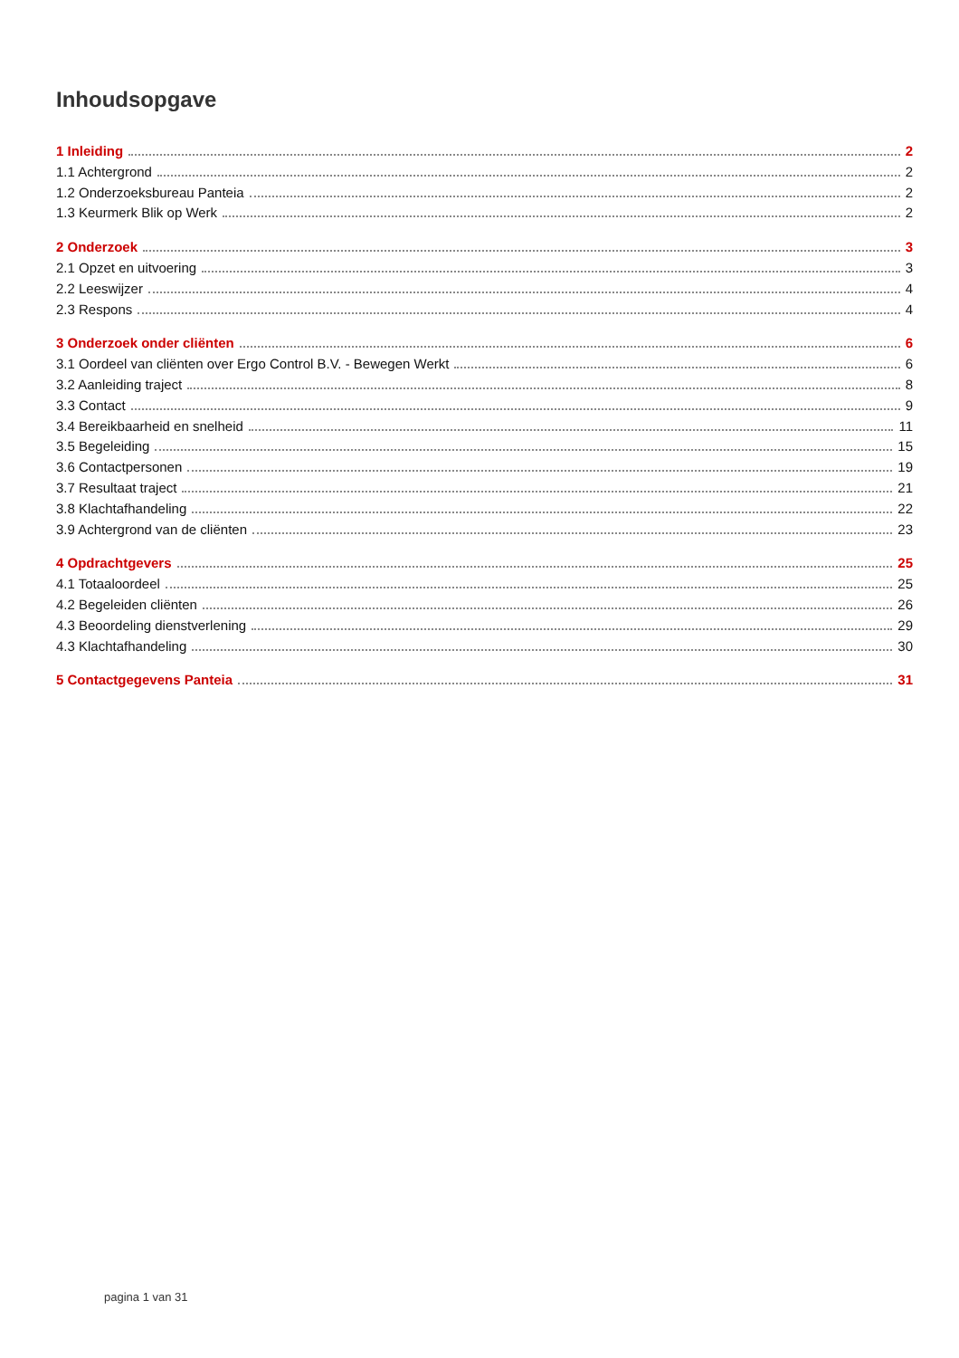Inhoudsopgave
1 Inleiding 2
1.1 Achtergrond 2
1.2 Onderzoeksbureau Panteia 2
1.3 Keurmerk Blik op Werk 2
2 Onderzoek 3
2.1 Opzet en uitvoering 3
2.2 Leeswijzer 4
2.3 Respons 4
3 Onderzoek onder cliënten 6
3.1 Oordeel van cliënten over Ergo Control B.V. - Bewegen Werkt 6
3.2 Aanleiding traject 8
3.3 Contact 9
3.4 Bereikbaarheid en snelheid 11
3.5 Begeleiding 15
3.6 Contactpersonen 19
3.7 Resultaat traject 21
3.8 Klachtafhandeling 22
3.9 Achtergrond van de cliënten 23
4 Opdrachtgevers 25
4.1 Totaaloordeel 25
4.2 Begeleiden cliënten 26
4.3 Beoordeling dienstverlening 29
4.3 Klachtafhandeling 30
5 Contactgegevens Panteia 31
pagina 1 van 31